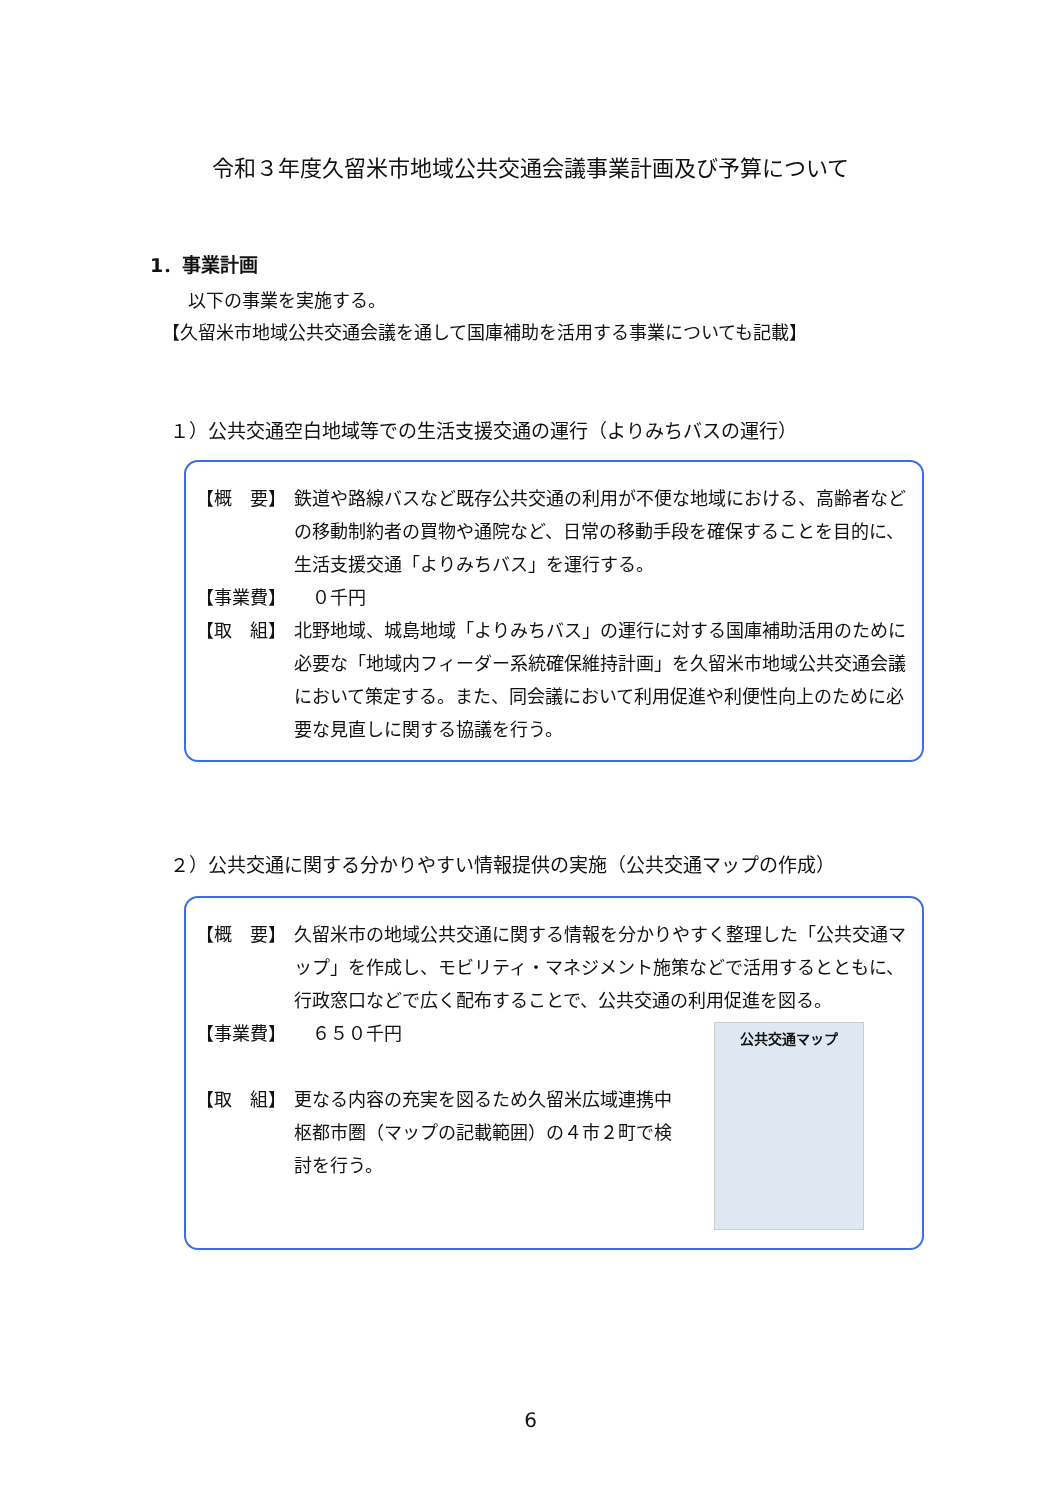令和３年度久留米市地域公共交通会議事業計画及び予算について
1．事業計画
以下の事業を実施する。
【久留米市地域公共交通会議を通して国庫補助を活用する事業についても記載】
１）公共交通空白地域等での生活支援交通の運行（よりみちバスの運行）
【概　要】 鉄道や路線バスなど既存公共交通の利用が不便な地域における、高齢者などの移動制約者の買物や通院など、日常の移動手段を確保することを目的に、生活支援交通「よりみちバス」を運行する。
【事業費】 　０千円
【取　組】 北野地域、城島地域「よりみちバス」の運行に対する国庫補助活用のために必要な「地域内フィーダー系統確保維持計画」を久留米市地域公共交通会議において策定する。また、同会議において利用促進や利便性向上のために必要な見直しに関する協議を行う。
２）公共交通に関する分かりやすい情報提供の実施（公共交通マップの作成）
【概　要】 久留米市の地域公共交通に関する情報を分かりやすく整理した「公共交通マップ」を作成し、モビリティ・マネジメント施策などで活用するとともに、行政窓口などで広く配布することで、公共交通の利用促進を図る。
【事業費】 　６５０千円
【取　組】 更なる内容の充実を図るため久留米広域連携中枢都市圏（マップの記載範囲）の４市２町で検討を行う。
公共交通マップ
6